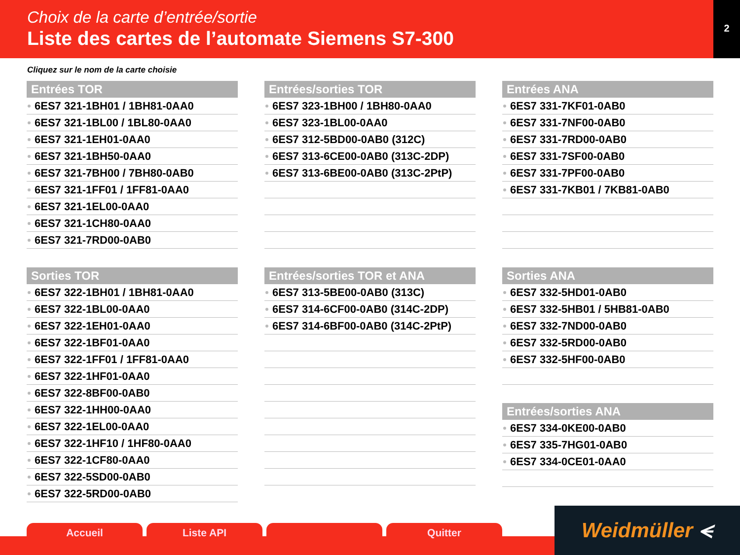Choix de la carte d’entrée/sortie
Liste des cartes de l’automate Siemens S7-300
2
Cliquez sur le nom de la carte choisie
Entrées TOR
6ES7 321-1BH01 / 1BH81-0AA0
6ES7 321-1BL00 / 1BL80-0AA0
6ES7 321-1EH01-0AA0
6ES7 321-1BH50-0AA0
6ES7 321-7BH00 / 7BH80-0AB0
6ES7 321-1FF01 / 1FF81-0AA0
6ES7 321-1EL00-0AA0
6ES7 321-1CH80-0AA0
6ES7 321-7RD00-0AB0
Sorties TOR
6ES7 322-1BH01 / 1BH81-0AA0
6ES7 322-1BL00-0AA0
6ES7 322-1EH01-0AA0
6ES7 322-1BF01-0AA0
6ES7 322-1FF01 / 1FF81-0AA0
6ES7 322-1HF01-0AA0
6ES7 322-8BF00-0AB0
6ES7 322-1HH00-0AA0
6ES7 322-1EL00-0AA0
6ES7 322-1HF10 / 1HF80-0AA0
6ES7 322-1CF80-0AA0
6ES7 322-5SD00-0AB0
6ES7 322-5RD00-0AB0
Entrées/sorties TOR
6ES7 323-1BH00 / 1BH80-0AA0
6ES7 323-1BL00-0AA0
6ES7 312-5BD00-0AB0 (312C)
6ES7 313-6CE00-0AB0 (313C-2DP)
6ES7 313-6BE00-0AB0 (313C-2PtP)
Entrées/sorties TOR et ANA
6ES7 313-5BE00-0AB0 (313C)
6ES7 314-6CF00-0AB0 (314C-2DP)
6ES7 314-6BF00-0AB0 (314C-2PtP)
Entrées ANA
6ES7 331-7KF01-0AB0
6ES7 331-7NF00-0AB0
6ES7 331-7RD00-0AB0
6ES7 331-7SF00-0AB0
6ES7 331-7PF00-0AB0
6ES7 331-7KB01 / 7KB81-0AB0
Sorties ANA
6ES7 332-5HD01-0AB0
6ES7 332-5HB01 / 5HB81-0AB0
6ES7 332-7ND00-0AB0
6ES7 332-5RD00-0AB0
6ES7 332-5HF00-0AB0
Entrées/sorties ANA
6ES7 334-0KE00-0AB0
6ES7 335-7HG01-0AB0
6ES7 334-0CE01-0AA0
Accueil Liste API Quitter
Weidmüller ⪪